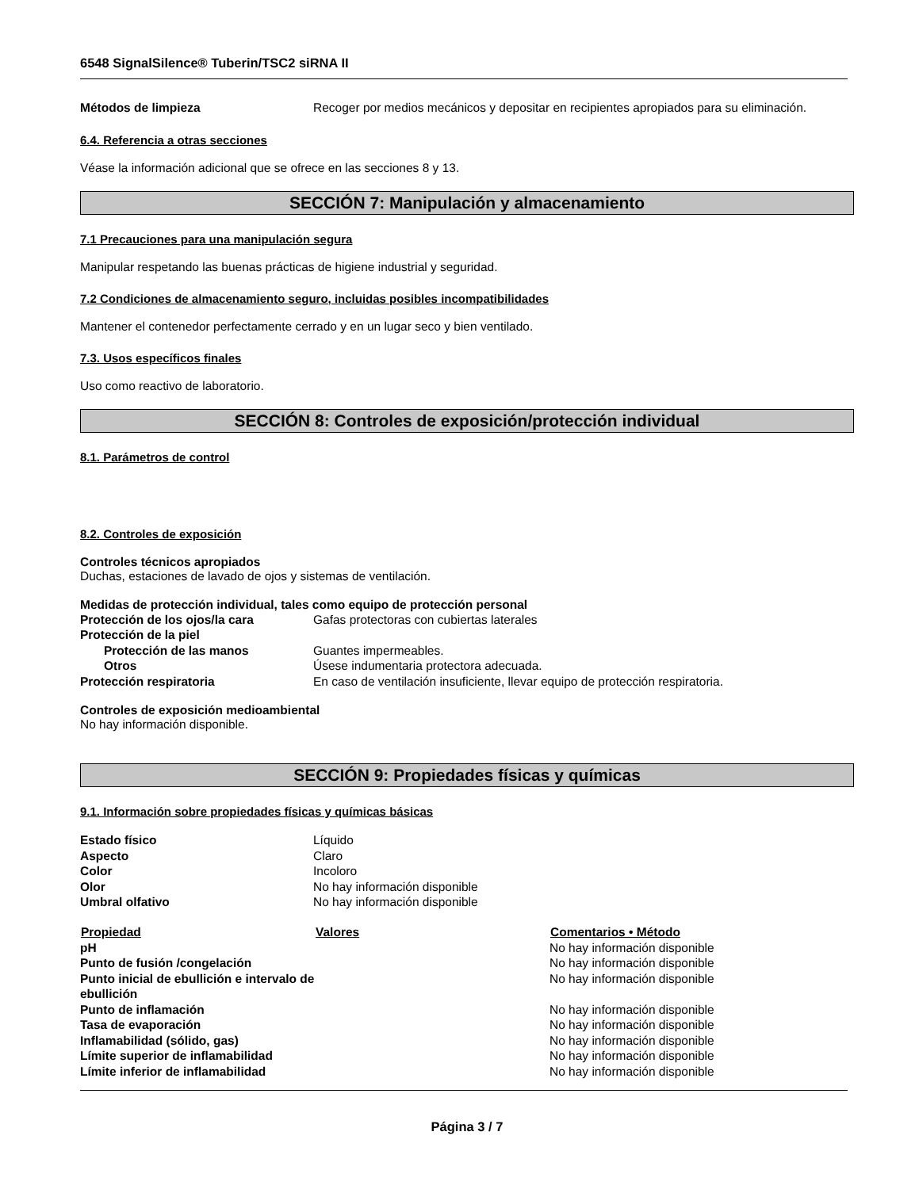6548 SignalSilence® Tuberin/TSC2 siRNA II
| Métodos de limpieza | Recoger por medios mecánicos y depositar en recipientes apropiados para su eliminación. |
6.4. Referencia a otras secciones
Véase la información adicional que se ofrece en las secciones 8 y 13.
SECCIÓN 7: Manipulación y almacenamiento
7.1 Precauciones para una manipulación segura
Manipular respetando las buenas prácticas de higiene industrial y seguridad.
7.2 Condiciones de almacenamiento seguro, incluidas posibles incompatibilidades
Mantener el contenedor perfectamente cerrado y en un lugar seco y bien ventilado.
7.3. Usos específicos finales
Uso como reactivo de laboratorio.
SECCIÓN 8: Controles de exposición/protección individual
8.1. Parámetros de control
8.2. Controles de exposición
Controles técnicos apropiados
Duchas, estaciones de lavado de ojos y sistemas de ventilación.
Medidas de protección individual, tales como equipo de protección personal
| Protección de los ojos/la cara | Gafas protectoras con cubiertas laterales |
| Protección de la piel | |
| Protección de las manos | Guantes impermeables. |
| Otros | Úsese indumentaria protectora adecuada. |
| Protección respiratoria | En caso de ventilación insuficiente, llevar equipo de protección respiratoria. |
Controles de exposición medioambiental
No hay información disponible.
SECCIÓN 9: Propiedades físicas y químicas
9.1. Información sobre propiedades físicas y químicas básicas
| Estado físico | Líquido |
| Aspecto | Claro |
| Color | Incoloro |
| Olor | No hay información disponible |
| Umbral olfativo | No hay información disponible |
| Propiedad | Valores | Comentarios • Método |
| --- | --- | --- |
| pH | | No hay información disponible |
| Punto de fusión /congelación | | No hay información disponible |
| Punto inicial de ebullición e intervalo de ebullición | | No hay información disponible |
| Punto de inflamación | | No hay información disponible |
| Tasa de evaporación | | No hay información disponible |
| Inflamabilidad (sólido, gas) | | No hay información disponible |
| Límite superior de inflamabilidad | | No hay información disponible |
| Límite inferior de inflamabilidad | | No hay información disponible |
Página 3 / 7